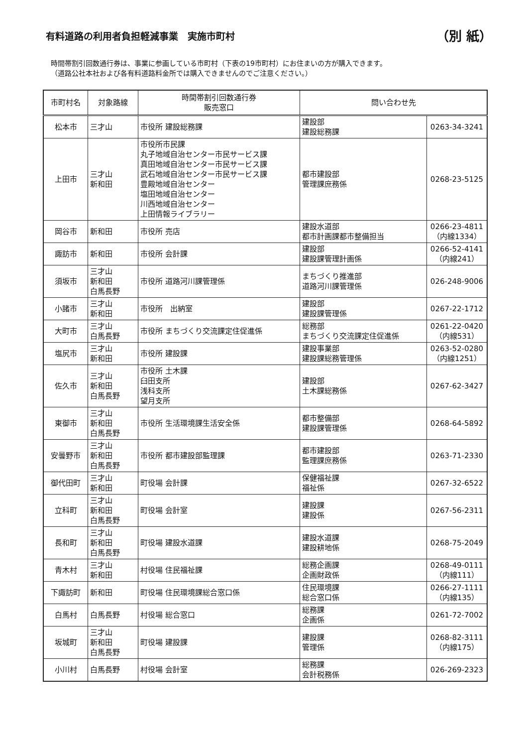有料道路の利用者負担軽減事業　実施市町村 （別 紙）
時間帯割引回数通行券は、事業に参画している市町村（下表の19市町村）にお住まいの方が購入できます。
（道路公社本社および各有料道路料金所では購入できませんのでご注意ください。）
| 市町村名 | 対象路線 | 時間帯割引回数通行券 販売窓口 | 問い合わせ先 | |
| --- | --- | --- | --- | --- |
| 松本市 | 三才山 | 市役所 建設総務課 | 建設部 建設総務課 | 0263-34-3241 |
| 上田市 | 三才山 新和田 | 市役所市民課 丸子地域自治センター市民サービス課 真田地域自治センター市民サービス課 武石地域自治センター市民サービス課 豊殿地域自治センター 塩田地域自治センター 川西地域自治センター 上田情報ライブラリー | 都市建設部 管理課庶務係 | 0268-23-5125 |
| 岡谷市 | 新和田 | 市役所 売店 | 建設水道部 都市計画課都市整備担当 | 0266-23-4811 （内線1334） |
| 諏訪市 | 新和田 | 市役所 会計課 | 建設部 建設課管理計画係 | 0266-52-4141 （内線241） |
| 須坂市 | 三才山 新和田 白馬長野 | 市役所 道路河川課管理係 | まちづくり推進部 道路河川課管理係 | 026-248-9006 |
| 小諸市 | 三才山 新和田 | 市役所 出納室 | 建設部 建設課管理係 | 0267-22-1712 |
| 大町市 | 三才山 白馬長野 | 市役所 まちづくり交流課定住促進係 | 総務部 まちづくり交流課定住促進係 | 0261-22-0420 （内線531） |
| 塩尻市 | 三才山 新和田 | 市役所 建設課 | 建設事業部 建設課総務管理係 | 0263-52-0280 （内線1251） |
| 佐久市 | 三才山 新和田 白馬長野 | 市役所 土木課 臼田支所 浅科支所 望月支所 | 建設部 土木課総務係 | 0267-62-3427 |
| 東御市 | 三才山 新和田 白馬長野 | 市役所 生活環境課生活安全係 | 都市整備部 建設課管理係 | 0268-64-5892 |
| 安曇野市 | 三才山 新和田 白馬長野 | 市役所 都市建設部監理課 | 都市建設部 監理課庶務係 | 0263-71-2330 |
| 御代田町 | 三才山 新和田 | 町役場 会計課 | 保健福祉課 福祉係 | 0267-32-6522 |
| 立科町 | 三才山 新和田 白馬長野 | 町役場 会計室 | 建設課 建設係 | 0267-56-2311 |
| 長和町 | 三才山 新和田 白馬長野 | 町役場 建設水道課 | 建設水道課 建設耕地係 | 0268-75-2049 |
| 青木村 | 三才山 新和田 | 村役場 住民福祉課 | 総務企画課 企画財政係 | 0268-49-0111 （内線111） |
| 下諏訪町 | 新和田 | 町役場 住民環境課総合窓口係 | 住民環境課 総合窓口係 | 0266-27-1111 （内線135） |
| 白馬村 | 白馬長野 | 村役場 総合窓口 | 総務課 企画係 | 0261-72-7002 |
| 坂城町 | 三才山 新和田 白馬長野 | 町役場 建設課 | 建設課 管理係 | 0268-82-3111 （内線175） |
| 小川村 | 白馬長野 | 村役場 会計室 | 総務課 会計税務係 | 026-269-2323 |